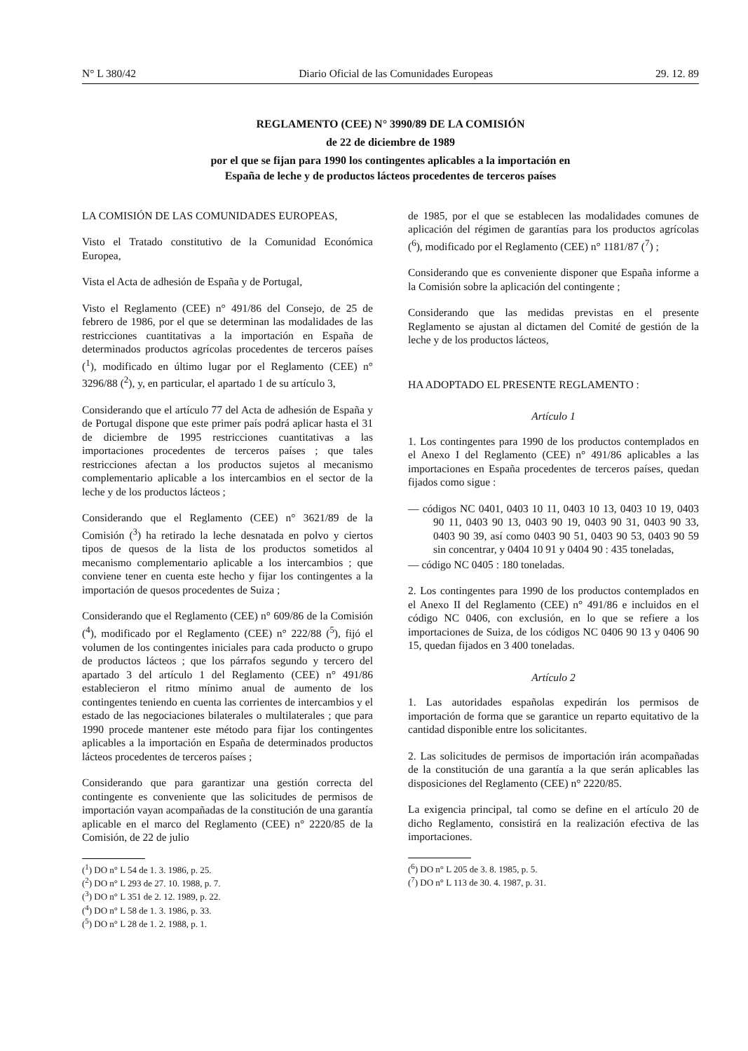N° L 380/42 Diario Oficial de las Comunidades Europeas 29. 12. 89
REGLAMENTO (CEE) N° 3990/89 DE LA COMISIÓN
de 22 de diciembre de 1989
por el que se fijan para 1990 los contingentes aplicables a la importación en
España de leche y de productos lácteos procedentes de terceros países
LA COMISIÓN DE LAS COMUNIDADES EUROPEAS,
Visto el Tratado constitutivo de la Comunidad Económica Europea,
Vista el Acta de adhesión de España y de Portugal,
Visto el Reglamento (CEE) n° 491/86 del Consejo, de 25 de febrero de 1986, por el que se determinan las modalidades de las restricciones cuantitativas a la importación en España de determinados productos agrícolas procedentes de terceros países (<sup>1</sup>), modificado en último lugar por el Reglamento (CEE) n° 3296/88 (<sup>2</sup>), y, en particular, el apartado 1 de su artículo 3,
Considerando que el artículo 77 del Acta de adhesión de España y de Portugal dispone que este primer país podrá aplicar hasta el 31 de diciembre de 1995 restricciones cuantitativas a las importaciones procedentes de terceros países ; que tales restricciones afectan a los productos sujetos al mecanismo complementario aplicable a los intercambios en el sector de la leche y de los productos lácteos ;
Considerando que el Reglamento (CEE) n° 3621/89 de la Comisión (<sup>3</sup>) ha retirado la leche desnatada en polvo y ciertos tipos de quesos de la lista de los productos sometidos al mecanismo complementario aplicable a los intercambios ; que conviene tener en cuenta este hecho y fijar los contingentes a la importación de quesos procedentes de Suiza ;
Considerando que el Reglamento (CEE) n° 609/86 de la Comisión (<sup>4</sup>), modificado por el Reglamento (CEE) n° 222/88 (<sup>5</sup>), fijó el volumen de los contingentes iniciales para cada producto o grupo de productos lácteos ; que los párrafos segundo y tercero del apartado 3 del artículo 1 del Reglamento (CEE) n° 491/86 establecieron el ritmo mínimo anual de aumento de los contingentes teniendo en cuenta las corrientes de intercambios y el estado de las negociaciones bilaterales o multilaterales ; que para 1990 procede mantener este método para fijar los contingentes aplicables a la importación en España de determinados productos lácteos procedentes de terceros países ;
Considerando que para garantizar una gestión correcta del contingente es conveniente que las solicitudes de permisos de importación vayan acompañadas de la constitución de una garantía aplicable en el marco del Reglamento (CEE) n° 2220/85 de la Comisión, de 22 de julio
(<sup>1</sup>) DO n° L 54 de 1. 3. 1986, p. 25.
(<sup>2</sup>) DO n° L 293 de 27. 10. 1988, p. 7.
(<sup>3</sup>) DO n° L 351 de 2. 12. 1989, p. 22.
(<sup>4</sup>) DO n° L 58 de 1. 3. 1986, p. 33.
(<sup>5</sup>) DO n° L 28 de 1. 2. 1988, p. 1.
de 1985, por el que se establecen las modalidades comunes de aplicación del régimen de garantías para los productos agrícolas (<sup>6</sup>), modificado por el Reglamento (CEE) n° 1181/87 (<sup>7</sup>) ;
Considerando que es conveniente disponer que España informe a la Comisión sobre la aplicación del contingente ;
Considerando que las medidas previstas en el presente Reglamento se ajustan al dictamen del Comité de gestión de la leche y de los productos lácteos,
HA ADOPTADO EL PRESENTE REGLAMENTO :
Artículo 1
1. Los contingentes para 1990 de los productos contemplados en el Anexo I del Reglamento (CEE) n° 491/86 aplicables a las importaciones en España procedentes de terceros países, quedan fijados como sigue :
— códigos NC 0401, 0403 10 11, 0403 10 13, 0403 10 19, 0403 90 11, 0403 90 13, 0403 90 19, 0403 90 31, 0403 90 33, 0403 90 39, así como 0403 90 51, 0403 90 53, 0403 90 59 sin concentrar, y 0404 10 91 y 0404 90 : 435 toneladas,
— código NC 0405 : 180 toneladas.
2. Los contingentes para 1990 de los productos contemplados en el Anexo II del Reglamento (CEE) n° 491/86 e incluidos en el código NC 0406, con exclusión, en lo que se refiere a los importaciones de Suiza, de los códigos NC 0406 90 13 y 0406 90 15, quedan fijados en 3 400 toneladas.
Artículo 2
1. Las autoridades españolas expedirán los permisos de importación de forma que se garantice un reparto equitativo de la cantidad disponible entre los solicitantes.
2. Las solicitudes de permisos de importación irán acompañadas de la constitución de una garantía a la que serán aplicables las disposiciones del Reglamento (CEE) n° 2220/85.
La exigencia principal, tal como se define en el artículo 20 de dicho Reglamento, consistirá en la realización efectiva de las importaciones.
(<sup>6</sup>) DO n° L 205 de 3. 8. 1985, p. 5.
(<sup>7</sup>) DO n° L 113 de 30. 4. 1987, p. 31.